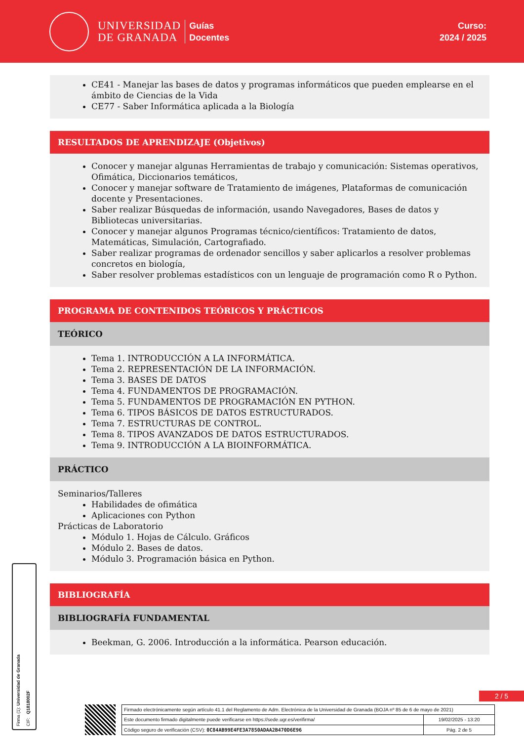UNIVERSIDAD
DE GRANADA
Guías
Docentes
Curso:
2024 / 2025
CE41 - Manejar las bases de datos y programas informáticos que pueden emplearse en el ámbito de Ciencias de la Vida
CE77 - Saber Informática aplicada a la Biología
RESULTADOS DE APRENDIZAJE (Objetivos)
Conocer y manejar algunas Herramientas de trabajo y comunicación: Sistemas operativos, Ofimática, Diccionarios temáticos,
Conocer y manejar software de Tratamiento de imágenes, Plataformas de comunicación docente y Presentaciones.
Saber realizar Búsquedas de información, usando Navegadores, Bases de datos y Bibliotecas universitarias.
Conocer y manejar algunos Programas técnico/científicos: Tratamiento de datos, Matemáticas, Simulación, Cartografiado.
Saber realizar programas de ordenador sencillos y saber aplicarlos a resolver problemas concretos en biología,
Saber resolver problemas estadísticos con un lenguaje de programación como R o Python.
PROGRAMA DE CONTENIDOS TEÓRICOS Y PRÁCTICOS
TEÓRICO
Tema 1. INTRODUCCIÓN A LA INFORMÁTICA.
Tema 2. REPRESENTACIÓN DE LA INFORMACIÓN.
Tema 3. BASES DE DATOS
Tema 4. FUNDAMENTOS DE PROGRAMACIÓN.
Tema 5. FUNDAMENTOS DE PROGRAMACIÓN EN PYTHON.
Tema 6. TIPOS BÁSICOS DE DATOS ESTRUCTURADOS.
Tema 7. ESTRUCTURAS DE CONTROL.
Tema 8. TIPOS AVANZADOS DE DATOS ESTRUCTURADOS.
Tema 9. INTRODUCCIÓN A LA BIOINFORMÁTICA.
PRÁCTICO
Seminarios/Talleres
Habilidades de ofimática
Aplicaciones con Python
Prácticas de Laboratorio
Módulo 1. Hojas de Cálculo. Gráficos
Módulo 2. Bases de datos.
Módulo 3. Programación básica en Python.
BIBLIOGRAFÍA
BIBLIOGRAFÍA FUNDAMENTAL
Beekman, G. 2006. Introducción a la informática. Pearson educación.
Firma (1): Universidad de Granada CIF: Q1818002F
2 / 5
| Firmado electrónicamente según artículo 41.1 del Reglamento de Adm. Electrónica de la Universidad de Granada (BOJA nº 85 de 6 de mayo de 2021) | |
| Este documento firmado digitalmente puede verificarse en https://sede.ugr.es/verifirma/ | 19/02/2025 - 13:20 |
| Código seguro de verificación (CSV): 0C84AB99E4FE3A7850ADAA2B470D6E96 | Pág. 2 de 5 |